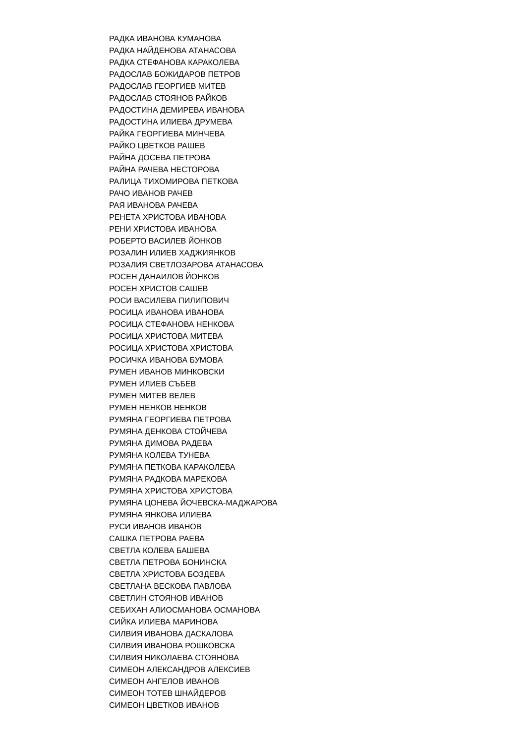РАДКА ИВАНОВА КУМАНОВА
РАДКА НАЙДЕНОВА АТАНАСОВА
РАДКА СТЕФАНОВА КАРАКОЛЕВА
РАДОСЛАВ БОЖИДАРОВ ПЕТРОВ
РАДОСЛАВ ГЕОРГИЕВ МИТЕВ
РАДОСЛАВ СТОЯНОВ РАЙКОВ
РАДОСТИНА ДЕМИРЕВА ИВАНОВА
РАДОСТИНА ИЛИЕВА ДРУМЕВА
РАЙКА ГЕОРГИЕВА МИНЧЕВА
РАЙКО ЦВЕТКОВ РАШЕВ
РАЙНА ДОСЕВА ПЕТРОВА
РАЙНА РАЧЕВА НЕСТОРОВА
РАЛИЦА ТИХОМИРОВА ПЕТКОВА
РАЧО ИВАНОВ РАЧЕВ
РАЯ ИВАНОВА РАЧЕВА
РЕНЕТА ХРИСТОВА ИВАНОВА
РЕНИ ХРИСТОВА ИВАНОВА
РОБЕРТО ВАСИЛЕВ ЙОНКОВ
РОЗАЛИН ИЛИЕВ ХАДЖИЯНКОВ
РОЗАЛИЯ СВЕТЛОЗАРОВА АТАНАСОВА
РОСЕН ДАНАИЛОВ ЙОНКОВ
РОСЕН ХРИСТОВ САШЕВ
РОСИ ВАСИЛЕВА ПИЛИПОВИЧ
РОСИЦА ИВАНОВА ИВАНОВА
РОСИЦА СТЕФАНОВА НЕНКОВА
РОСИЦА ХРИСТОВА МИТЕВА
РОСИЦА ХРИСТОВА ХРИСТОВА
РОСИЧКА ИВАНОВА БУМОВА
РУМЕН ИВАНОВ МИНКОВСКИ
РУМЕН ИЛИЕВ СЪБЕВ
РУМЕН МИТЕВ ВЕЛЕВ
РУМЕН НЕНКОВ НЕНКОВ
РУМЯНА ГЕОРГИЕВА ПЕТРОВА
РУМЯНА ДЕНКОВА СТОЙЧЕВА
РУМЯНА ДИМОВА РАДЕВА
РУМЯНА КОЛЕВА ТУНЕВА
РУМЯНА ПЕТКОВА КАРАКОЛЕВА
РУМЯНА РАДКОВА МАРЕКОВА
РУМЯНА ХРИСТОВА ХРИСТОВА
РУМЯНА ЦОНЕВА ЙОЧЕВСКА-МАДЖАРОВА
РУМЯНА ЯНКОВА ИЛИЕВА
РУСИ ИВАНОВ ИВАНОВ
САШКА ПЕТРОВА РАЕВА
СВЕТЛА КОЛЕВА БАШЕВА
СВЕТЛА ПЕТРОВА БОНИНСКА
СВЕТЛА ХРИСТОВА БОЗДЕВА
СВЕТЛАНА ВЕСКОВА ПАВЛОВА
СВЕТЛИН СТОЯНОВ ИВАНОВ
СЕБИХАН АЛИОСМАНОВА ОСМАНОВА
СИЙКА ИЛИЕВА МАРИНОВА
СИЛВИЯ ИВАНОВА ДАСКАЛОВА
СИЛВИЯ ИВАНОВА РОШКОВСКА
СИЛВИЯ НИКОЛАЕВА СТОЯНОВА
СИМЕОН АЛЕКСАНДРОВ АЛЕКСИЕВ
СИМЕОН АНГЕЛОВ ИВАНОВ
СИМЕОН ТОТЕВ ШНАЙДЕРОВ
СИМЕОН ЦВЕТКОВ ИВАНОВ